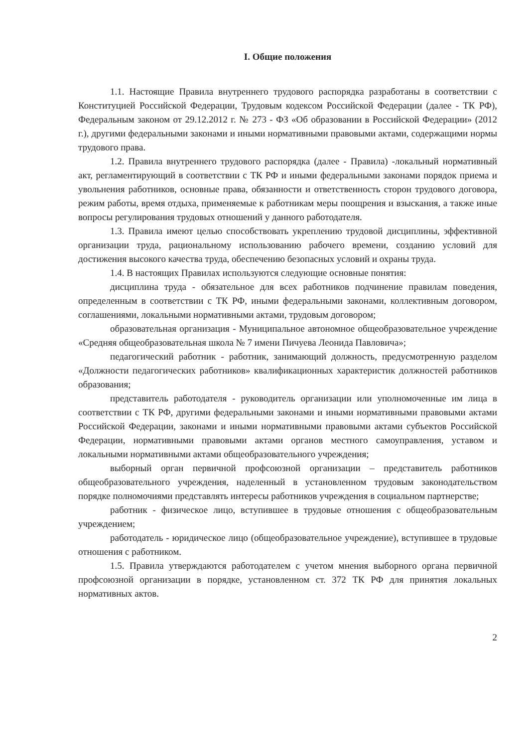I. Общие положения
1.1. Настоящие Правила внутреннего трудового распорядка разработаны в соответствии с Конституцией Российской Федерации, Трудовым кодексом Российской Федерации (далее - ТК РФ), Федеральным законом от 29.12.2012 г. № 273 - ФЗ «Об образовании в Российской Федерации» (2012 г.), другими федеральными законами и иными нормативными правовыми актами, содержащими нормы трудового права.
1.2. Правила внутреннего трудового распорядка (далее - Правила) -локальный нормативный акт, регламентирующий в соответствии с ТК РФ и иными федеральными законами порядок приема и увольнения работников, основные права, обязанности и ответственность сторон трудового договора, режим работы, время отдыха, применяемые к работникам меры поощрения и взыскания, а также иные вопросы регулирования трудовых отношений у данного работодателя.
1.3. Правила имеют целью способствовать укреплению трудовой дисциплины, эффективной организации труда, рациональному использованию рабочего времени, созданию условий для достижения высокого качества труда, обеспечению безопасных условий и охраны труда.
1.4. В настоящих Правилах используются следующие основные понятия:
дисциплина труда - обязательное для всех работников подчинение правилам поведения, определенным в соответствии с ТК РФ, иными федеральными законами, коллективным договором, соглашениями, локальными нормативными актами, трудовым договором;
образовательная организация - Муниципальное автономное общеобразовательное учреждение «Средняя общеобразовательная школа № 7 имени Пичуева Леонида Павловича»;
педагогический работник - работник, занимающий должность, предусмотренную разделом «Должности педагогических работников» квалификационных характеристик должностей работников образования;
представитель работодателя - руководитель организации или уполномоченные им лица в соответствии с ТК РФ, другими федеральными законами и иными нормативными правовыми актами Российской Федерации, законами и иными нормативными правовыми актами субъектов Российской Федерации, нормативными правовыми актами органов местного самоуправления, уставом и локальными нормативными актами общеобразовательного учреждения;
выборный орган первичной профсоюзной организации – представитель работников общеобразовательного учреждения, наделенный в установленном трудовым законодательством порядке полномочиями представлять интересы работников учреждения в социальном партнерстве;
работник - физическое лицо, вступившее в трудовые отношения с общеобразовательным учреждением;
работодатель - юридическое лицо (общеобразовательное учреждение), вступившее в трудовые отношения с работником.
1.5. Правила утверждаются работодателем с учетом мнения выборного органа первичной профсоюзной организации в порядке, установленном ст. 372 ТК РФ для принятия локальных нормативных актов.
2